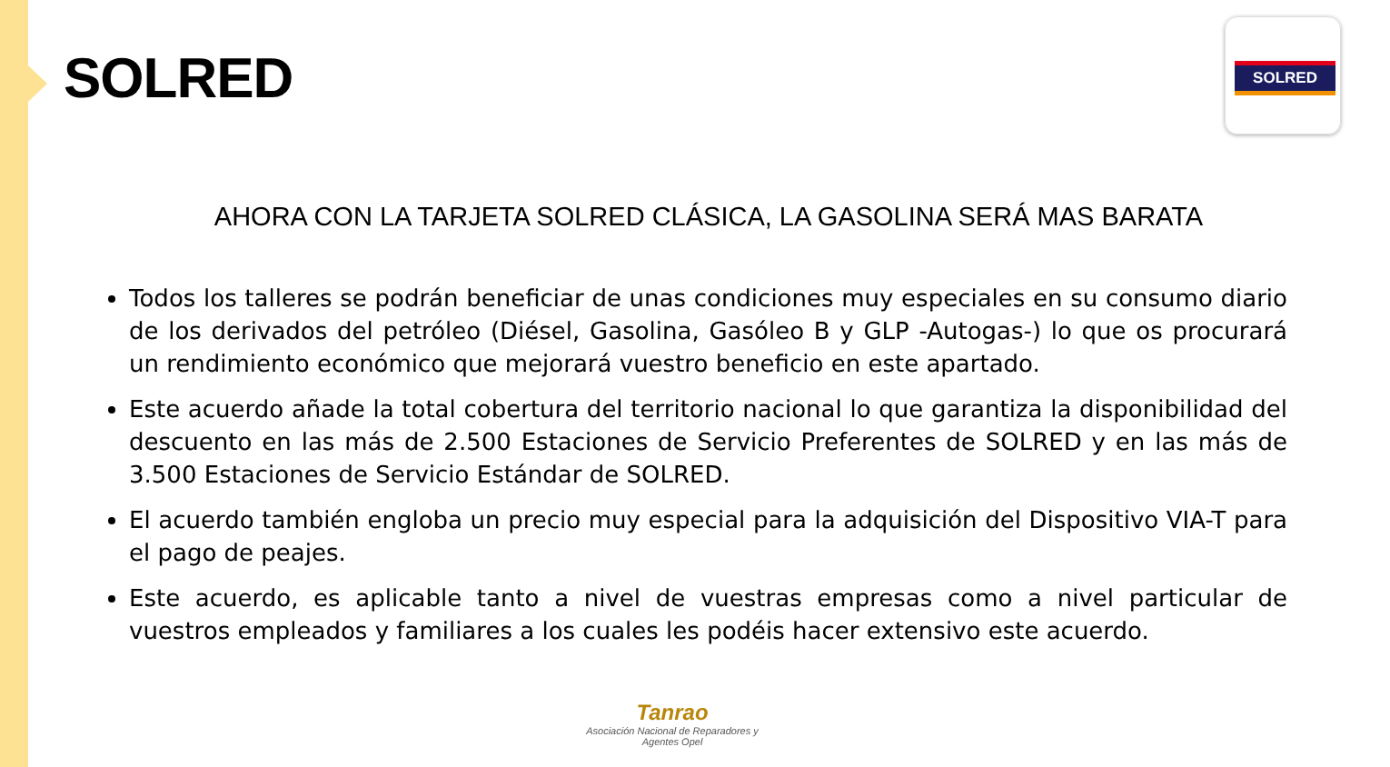SOLRED
SOLRED
AHORA CON LA TARJETA SOLRED CLÁSICA, LA GASOLINA SERÁ MAS BARATA
Todos los talleres se podrán beneficiar de unas condiciones muy especiales en su consumo diario de los derivados del petróleo (Diésel, Gasolina, Gasóleo B y GLP -Autogas-) lo que os procurará un rendimiento económico que mejorará vuestro beneficio en este apartado.
Este acuerdo añade la total cobertura del territorio nacional lo que garantiza la disponibilidad del descuento en las más de 2.500 Estaciones de Servicio Preferentes de SOLRED y en las más de 3.500 Estaciones de Servicio Estándar de SOLRED.
El acuerdo también engloba un precio muy especial para la adquisición del Dispositivo VIA-T para el pago de peajes.
Este acuerdo, es aplicable tanto a nivel de vuestras empresas como a nivel particular de vuestros empleados y familiares a los cuales les podéis hacer extensivo este acuerdo.
Tanrao
Asociación Nacional de Reparadores y Agentes Opel